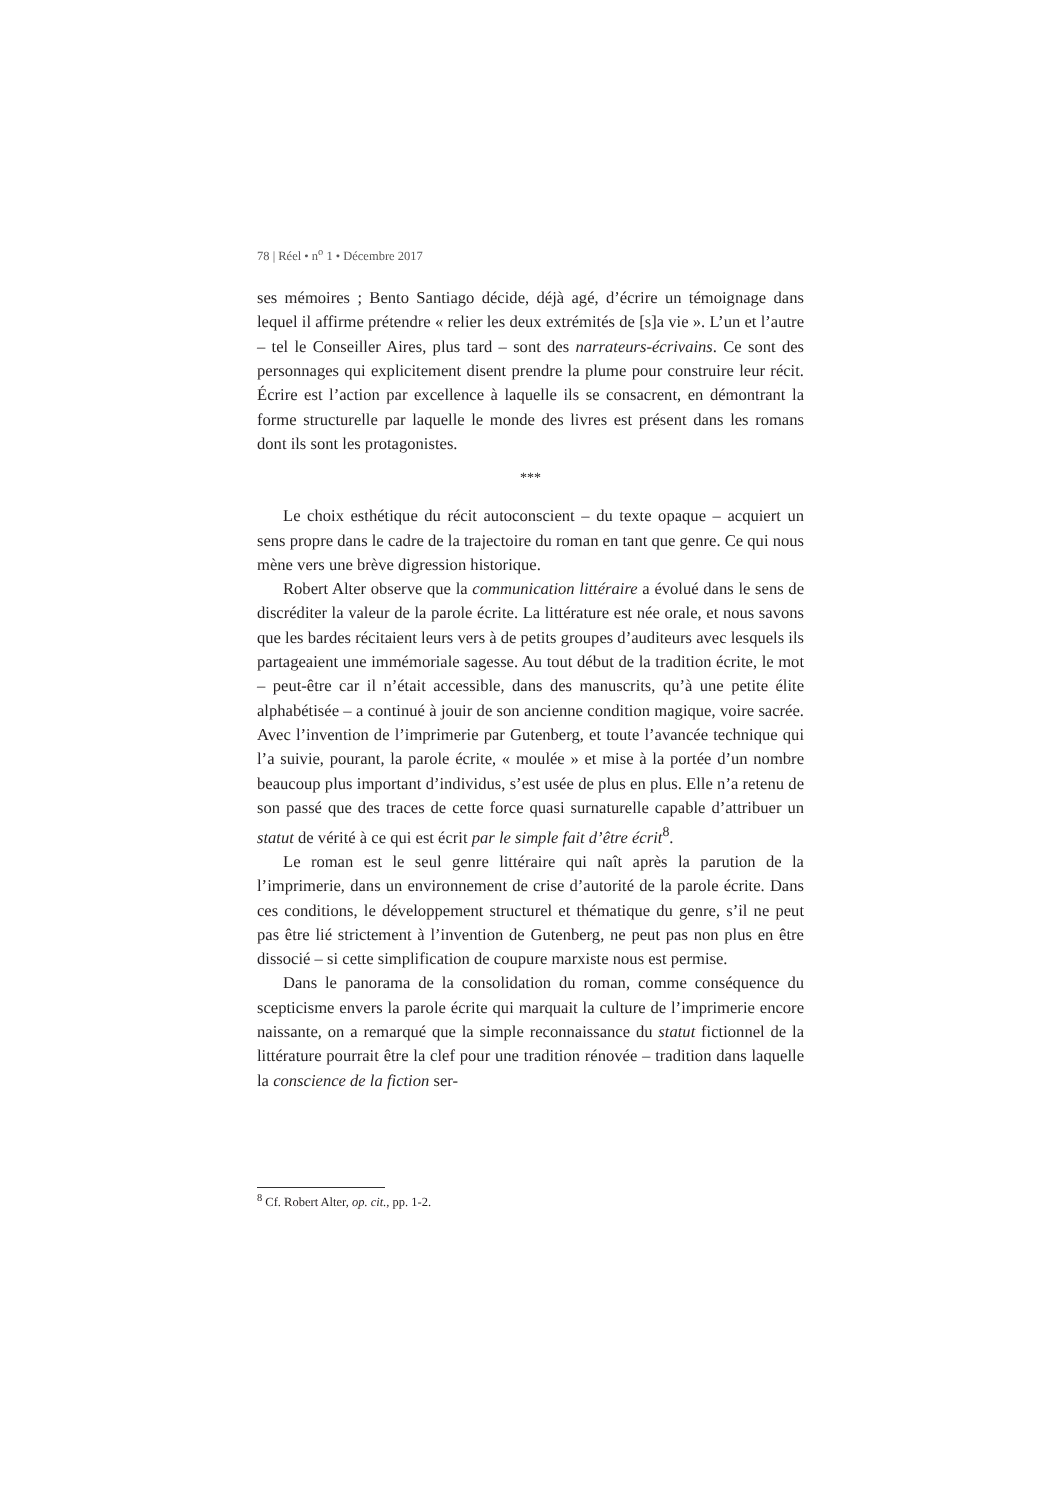78 | Réel • n<sup>o</sup> 1 • Décembre 2017
ses mémoires ; Bento Santiago décide, déjà agé, d’écrire un témoignage dans lequel il affirme prétendre « relier les deux extrémités de [s]a vie ». L’un et l’autre – tel le Conseiller Aires, plus tard – sont des narrateurs-écrivains. Ce sont des personnages qui explicitement disent prendre la plume pour construire leur récit. Écrire est l’action par excellence à laquelle ils se consacrent, en démontrant la forme structurelle par laquelle le monde des livres est présent dans les romans dont ils sont les protagonistes.
***
Le choix esthétique du récit autoconscient – du texte opaque – acquiert un sens propre dans le cadre de la trajectoire du roman en tant que genre. Ce qui nous mène vers une brève digression historique.
Robert Alter observe que la communication littéraire a évolué dans le sens de discréditer la valeur de la parole écrite. La littérature est née orale, et nous savons que les bardes récitaient leurs vers à de petits groupes d’auditeurs avec lesquels ils partageaient une immémoriale sagesse. Au tout début de la tradition écrite, le mot – peut-être car il n’était accessible, dans des manuscrits, qu’à une petite élite alphabétisée – a continué à jouir de son ancienne condition magique, voire sacrée. Avec l’invention de l’imprimerie par Gutenberg, et toute l’avancée technique qui l’a suivie, pourant, la parole écrite, « moulée » et mise à la portée d’un nombre beaucoup plus important d’individus, s’est usée de plus en plus. Elle n’a retenu de son passé que des traces de cette force quasi surnaturelle capable d’attribuer un statut de vérité à ce qui est écrit par le simple fait d’être écrit<sup>8</sup>.
Le roman est le seul genre littéraire qui naît après la parution de la l’imprimerie, dans un environnement de crise d’autorité de la parole écrite. Dans ces conditions, le développement structurel et thématique du genre, s’il ne peut pas être lié strictement à l’invention de Gutenberg, ne peut pas non plus en être dissocié – si cette simplification de coupure marxiste nous est permise.
Dans le panorama de la consolidation du roman, comme conséquence du scepticisme envers la parole écrite qui marquait la culture de l’imprimerie encore naissante, on a remarqué que la simple reconnaissance du statut fictionnel de la littérature pourrait être la clef pour une tradition rénovée – tradition dans laquelle la conscience de la fiction ser-
<sup>8</sup> Cf. Robert Alter, op. cit., pp. 1-2.